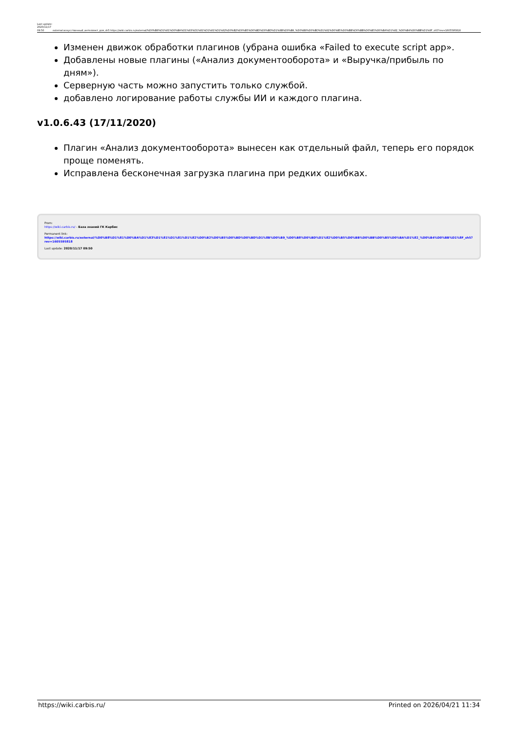Last update: 2020/11/17 09:50
external:искусственный_интеллект_для_sh5 https://wiki.carbis.ru/external/%D0%B8%D1%81%D0%BA%D1%83%D1%81%D1%81%D1%82%D0%B2%D0%B5%D0%BD%D0%BD%D1%8B%D0%B9_%D0%B8%D0%BD%D1%82%D0%B5%D0%BB%D0%BB%D0%B5%D0%BA%D1%82_%D0%B4%D0%BB%D1%8F_sh5?rev=1605595818
Изменен движок обработки плагинов (убрана ошибка «Failed to execute script app».
Добавлены новые плагины («Анализ документооборота» и «Выручка/прибыль по дням»).
Серверную часть можно запустить только службой.
добавлено логирование работы службы ИИ и каждого плагина.
v1.0.6.43 (17/11/2020)
Плагин «Анализ документооборота» вынесен как отдельный файл, теперь его порядок проще поменять.
Исправлена бесконечная загрузка плагина при редких ошибках.
From:
https://wiki.carbis.ru/ - База знаний ГК Карбис
Permanent link:
https://wiki.carbis.ru/external/%D0%B8%D1%81%D0%BA%D1%83%D1%81%D1%81%D1%82%D0%B2%D0%B5%D0%BD%D0%BD%D1%8B%D0%B9_%D0%B8%D0%BD%D1%82%D0%B5%D0%BB%D0%BB%D0%B5%D0%BA%D1%82_%D0%B4%D0%BB%D1%8F_sh5?rev=1605595818
Last update: 2020/11/17 09:50
https://wiki.carbis.ru/ Printed on 2026/04/21 11:34